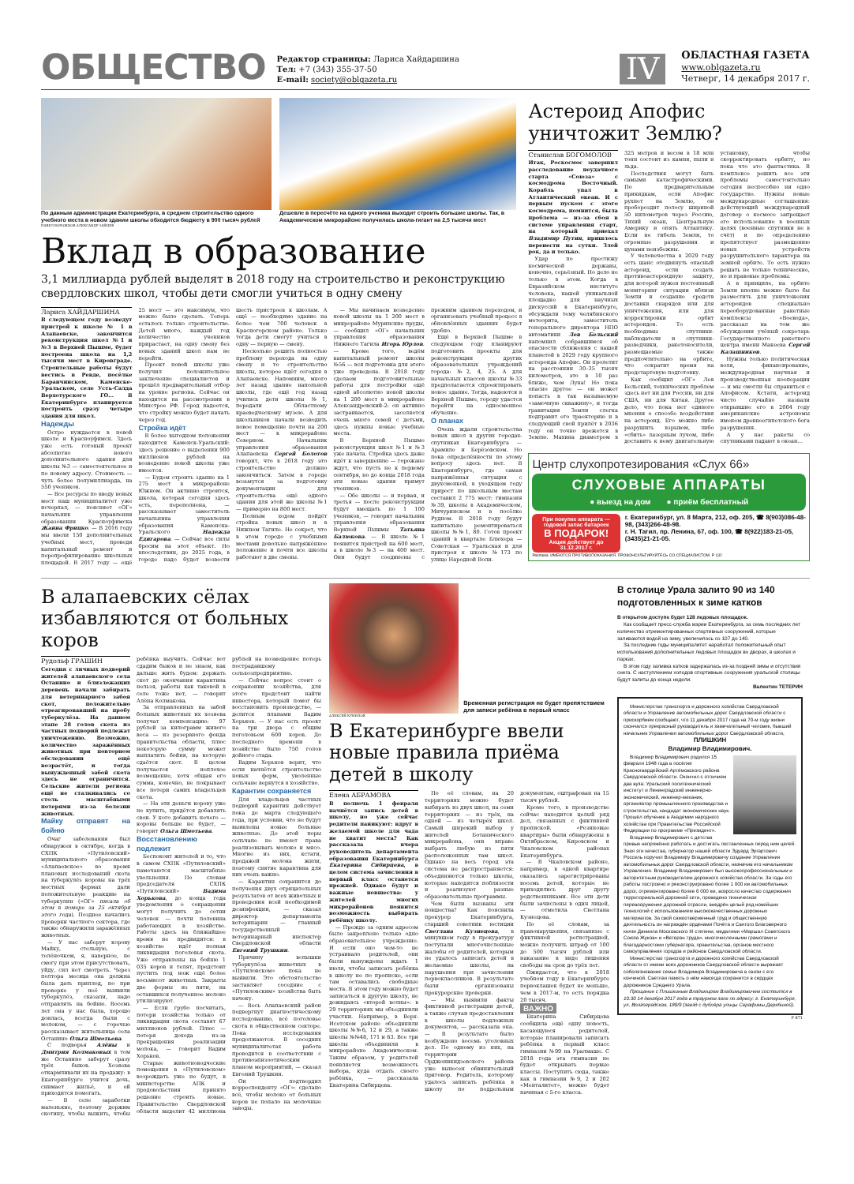ОБЩЕСТВО
Редактор страницы: Лариса Хайдаршина
Тел: +7 (343) 355-37-50
E-mail: society@oblgazeta.ru
IV
ОБЛАСТНАЯ ГАЗЕТА
www.oblgazeta.ru
Четверг, 14 декабря 2017 г.
По данным администрации Екатеринбурга, в среднем строительство одного учебного места в новом здании школы обходится бюджету в 900 тысяч рублей
Дешевле в пересчёте на одного ученика выходит строить большие школы. Так, в Академическом микрорайоне получилась школа-гигант на 2,5 тысячи мест
ПАВЕЛ ВОРОЖЦОВ АЛЕКСАНДР ЗАЙЦЕВ
Вклад в образование
3,1 миллиарда рублей выделят в 2018 году на строительство и реконструкцию свердловских школ, чтобы дети смогли учиться в одну смену
Лариса ХАЙДАРШИНА
В следующем году возведут пристрой к школе № 1 в Алапаевске, закончится реконструкция школ №1 и №3 в Верхней Пышме, будет построена школа на 1,2 тысячи мест в Кировграде. Строительные работы будут вестись в Ревде, посёлке Баранчинском, Каменске-Уральском, селе Усть-Салда Верхотурского ГО... В Екатеринбурге планируется построить сразу четыре здания для школ.
Надежды
Остро нуждается в новой школе и Красноуфимск. Здесь уже есть готовый проект абсолютно нового дополнительного здания для школы №3 — самостоятельное и по новому адресу. Стоимость — чуть более полумиллиарда, на 550 учеников.
— Все ресурсы по вводу новых мест наш муниципалитет уже исчерпал, — поясняет «ОГ» начальник управления образования Красноуфимска Жанна Фрицко. — В 2016 году мы ввели 150 дополнительных учебных мест, проведя капитальный ремонт и перепрофилирование школьных площадей. В 2017 году — ещё 25 мест — это максимум, что можно было сделать. Теперь осталось только строительство. Детей много, каждый год количество учеников прирастает, на одну смену без новых зданий школ нам не перейти.
Проект новой школы уже получил положительное заключение специалистов и прошёл предварительный отбор на уровне региона. Сейчас он находится на рассмотрении в Минстрое РФ. Город надеется, что стройку можно будет начать через год.
Стройка идёт
В более выгодном положении находится Каменск-Уральский: здесь решение о выделении 900 миллионов рублей на возведение новой школы уже имеется.
— Будем строить здание на 1 275 мест в микрорайоне Южном. Он активно строится, школа, которая сегодня здесь есть, переполнена, — рассказывает заместитель начальника управления образования Каменска-Уральского Надежда Едигарова. — Сейчас все силы бросим на этот объект. Но впоследствии, до 2025 года, в городе надо будет возвести шесть пристроев к школам. А ещё — необходимо здание на более чем 700 человек в Красногорском районе. Только тогда дети смогут учиться в одну — первую — смену.
Несколько решить полностью проблему перехода на одну смену и то строительство школы, которое идёт сегодня в Алапаевске. Напомним, много лет назад здание напольной школы, где ещё год назад учились дети школы №1, передали Областному краеведческому музею. А для школьников начали возводить новое помещение почти на 200 мест — в микрорайоне Северном. Начальник управления образования Алапаевска Сергей Болотов говорит, что в 2018 году это строительство должно закончиться. Затем в городе возьмутся за подготовку документации для строительства ещё одного здания для этой же школы №1 — примерно на 800 мест.
Полным ходом пойдёт стройка новых школ и в Нижнем Тагиле. Не секрет, что в этом городе с учебными местами довольно напряжённое положение и почти все школы работают в две смены.
— Мы начинаем возведение новой школы на 1 200 мест в микрорайоне Муринские пруды, — сообщил «ОГ» начальник управления образования Нижнего Тагила Игорь Юрлов. — Кроме того, ведём капитальный ремонт школы №56 — вся подготовка для этого уже проведена. В 2018 году сделаем подготовительные работы для постройки ещё одной абсолютно новой школы на 1 200 мест в микрорайоне Александровский-2: он активно застраивается, заселяется очень много семей с детьми, здесь нужны новые учебные места.
В Верхней Пышме реконструкция школ №1 и №3 уже начата. Стройка здесь даже идёт к завершению — горожане ждут, что пусть не к первому сентября, но до конца 2018 года эти новые здания примут учеников.
— Обе школы — и первая, и третья — после реконструкции будут вмещать по 1 100 учеников, — говорит начальник управления образования Верхней Пышмы Татьяна Балюкова. — В школе №1 появится пристрой на 600 мест, а в школе №3 — на 400 мест. Они будут соединены с прежним зданием переходом, и организовать учебный процесс в обновлённых зданиях будет удобно.
Ещё в Верхней Пышме в следующем году планируют подготовить проекты для реконструкции других образовательных учреждений города: №2, 4, 25. А для начальных классов школы №33 предполагается спроектировать новое здание. Тогда, надеются в Верхней Пышме, городу удастся перейти на односменное обучение.
О планах
Очень ждали строительства новых школ в других городах-спутниках Екатеринбурга — Арамиле и Берёзовском. Но пока определённости по этому вопросу здесь нет. В Екатеринбурге, где самая напряжённая ситуация с двухсменкой, в уходящем году прирост по школьным местам составил 2 775 мест: гимназия №39, школы в Академическом, Мичуринском и в посёлке Рудном. В 2018 году будут капитально ремонтироваться школы №№1, 80. Готов проект зданий в квартале Блюхера — Советская — Уральская и для пристроя к школе №173 по улице Народной Воли.
Астероид Апофис уничтожит Землю?
Станислав БОГОМОЛОВ
Итак, Роскосмос завершил расследование неудачного старта «Союза» с космодрома Восточный. Корабль упал в Атлантический океан. И с первым пуском с этого космодрома, помнится, была проблема — из-за сбоя в системе управления старт, на который приехал Владимир Путин, пришлось перенести на сутки. Злой рок, да и только.
Удар по престижу космической державы, конечно, серьёзный. Но дело не только в этом. Когда в Евразийском институте человека, нашей уникальной площадке для научных дискуссий в Екатеринбурге, обсуждали тему челябинского метеорита, заместитель генерального директора НПО автоматики Лев Бельский напомнил собравшимся об опасности сближения с нашей планетой в 2029 году крупного астероида Апофис. Он пролетит на расстоянии 30–35 тысяч километров, это в 10 раз ближе, чем Луна! Но пока опасно другое — он может попасть в так называемую «замочную скважину», и тогда гравитация Земли слегка подправит его траекторию и в следующий свой прилёт в 2036 году он точно врежется в Землю. Махина диаметром в 325 метров и весом в 18 млн тонн состоит из камня, пыли и льда.
Последствия могут быть самыми катастрофическими. По предварительным прикидкам, если Апофис рухнет на Землю, он пробороздит полосу шириной 50 километров через Россию, Тихий океан, Центральную Америку и опять Атлантику. Если не гибель Земли, то огромные разрушения и цунами неизбежны.
У человечества в 2029 году есть шанс отодвинуть опасный астероид, если создать противоастероидную защиту, для которой нужен постоянный мониторинг ситуации вблизи Земли и создание средств доставки снарядов или для уничтожения, или для корректировки орбит астероидов. То есть необходимы спутники-наблюдатели и спутники-разведчики, ракетоносители, размещаемые также предпочтительно на орбите, что сократит время на предстартовую подготовку.
Как сообщил «ОГ» Лев Бельский, технических проблем здесь нет ни для России, ни для США, ни для Китая. Другое дело, что пока нет единого мнения о способе воздействия на астероид. Его можно либо разрушить взрывом, либо «сбить» лазерным лучом, либо доставить к нему двигательную установку, чтобы скорректировать орбиту, но пока что это фантастика. В комплексе решить все эти проблемы самостоятельно сегодня неспособно ни одно государство. Нужны новые международные соглашения: действующий международный договор о космосе запрещает его использование в военных целях (военные спутники не в счёт) и по определению препятствует размещению новых устройств разрушительного характера на земной орбите. То есть нужно решать не только технические, но и правовые проблемы.
А в принципе, на орбите Земли вполне можно было бы разместить для уничтожения астероидов специально переоборудованные ракетные комплексы «Воевода», рассказал на том же обсуждении учёный секретарь Государственного ракетного центра имени Макеева Сергей Калашников.
Нужны только политическая воля, финансирование, международная научная и производственная кооперация — и мы смогли бы справиться с Апофисом. Кстати, астероид чисто случайно назвали открывшие его в 2004 году американские астрономы именем древнеегипетского бога разрушения.
А у нас ракеты со спутниками падают в океан…
Центр слухопротезирования «Слух 66»
СЛУХОВЫЕ АППАРАТЫ
● выезд на дом ● приём бесплатный
При покупке аппарата — годовой запас батареек
В ПОДАРОК!
Акция действует до 31.12.2017 г.
г. Екатеринбург, ул. 8 Марта, 212, оф. 205, ☎ 8(903)086-48-98, (343)266-48-98.
г. Н. Тагил, пр. Ленина, 67, оф. 100, ☎ 8(922)183-21-05, (3435)21-21-05.
Реклама. ИМЕЮТСЯ ПРОТИВОПОКАЗАНИЯ. ПРОКОНСУЛЬТИРУЙТЕСЬ СО СПЕЦИАЛИСТОМ. Р 132
В алапаевских сёлах избавляются от больных коров
Рудольф ГРАШИН
Сегодня с личных подворий жителей алапаевского села Останино и близлежащих деревень начали забирать для ветеринарного забоя скот, положительно отреагировавший на пробу туберкулёза. На данном этапе 28 голов скота из частных подворий подлежат уничтожению. Возможно, количество заражённых животных при повторном обследовании ещё возрастёт, и тогда вынужденный забой скота здесь не ограничится. Сельские жители региона ещё не сталкивались со столь масштабными потерями из-за болезни животных.
Майку отправят на бойню
Очаг заболевания был обнаружен в октябре, когда в СХПК «Путиловский» муниципального образования «Алапаевское» во время плановых исследований скота на туберкулёз коровы на трёх местных фермах дали положительную реакцию на туберкулин («ОГ» писала об этом в номере за 25 октября этого года). Позднее начались проверки частного сектора, где также обнаружили заражённых животных.
— У нас заберут корову Майку, стельную, с телёночком, я, наверное, не смогу при этом присутствовать, уйду, сил нет смотреть. Через полтора месяца она должна была дать приплод, но при проверке у неё выявили туберкулёз, сказали, надо отправлять на бойню. Восемь лет она у нас была, хорошо доилась, всегда были с молоком, — с горечью рассказывает жительница села Останино Ольга Шмотьева.
С подворья Алёны и Дмитрия Колмаковых в том же Останино заберут сразу трёх быков. Хозяева откармливали их на продажу: в Екатеринбурге учится дочь, снимает жильё, и ей приходится помогать.
— В селе заработки маленькие, поэтому держим скотину, чтобы выжить, чтобы ребёнка выучить. Сейчас вот сдадим быков и не знаем, как дальше жить будем: держать скот до окончания карантина нельзя, работы как таковой в селе тоже нет, — говорит Алёна Колмакова.
За отправленных на забой больных животных их хозяева получат компенсацию: 97 рублей за килограмм живого веса — из резервного фонда правительства области, плюс некоторую сумму может выплатить бойня, на которую сдаётся скот. В целом получается неплохое возмещение, хотя общая его сумма, конечно, не покрывает все потери самих владельцев скота.
— На эти деньги корову уже не купить, придётся добавлять свои. У кого добавить нечего — коровы больше не будет, — говорит Ольга Шмотьева.
Восстановлению подлежит
Беспокоит жителей и то, что в самом СХПК «Путиловский» намечаются масштабные увольнения. По словам председателя СХПК «Путиловский» Вадима Хорькова, до конца года уведомления о сокращении могут получить до сотни человек — почти половина работающих в хозяйстве. Работы здесь на ближайшее время не предвидится: в хозяйстве идёт полная ликвидация поголовья скота. Уже отправлены на бойню 1 035 коров и телят, предстоит пустить под нож ещё более восьмисот животных. Закрыты две фермы из пяти, на оставшихся полученное молоко утилизируют.
— Если грубо посчитать, потери хозяйства только от ликвидации скота составят 67 миллионов рублей. Плюс — потеря дохода из-за прекращения реализации молока, — говорит Вадим Хорьков.
Старые животноводческие помещения в «Путиловском» возрождать уже не будут, в министерстве АПК и продовольствия принято решение строить новые. Правительство Свердловской области выделит 42 миллиона рублей на возмещение потерь пострадавшему сельхозпредприятию.
— Сейчас вопрос стоит о сохранении хозяйства, для этого предстоит найти инвестора, который помог бы восстановить производство, — делится планами Вадим Хорьков. — У нас есть проект на три двора с общим поголовьем 600 коров. До последнего времени в хозяйстве было 750 голов дойного стада.
Вадим Хорьков верит, что если начнётся строительство новых ферм, уволенные сельчане вернутся в хозяйство.
Карантин сохраняется
Для владельцев частных подворий карантин действует пока до марта следующего года, при условии, что не будут выявлены новые больные животные. До этой поры сельчане не имеют права реализовывать молоко и мясо. Многие из них, кстати, продажей молока жили, поэтому снятие карантина для них очень важно.
— Карантин сохранится до получения двух отрицательных результатов от всех животных и проведения всей необходимой дезинфекции, — сказал директор департамента ветеринарии — главный государственный ветеринарный инспектор Свердловской области Евгений Трушкин.
Причину вспышки туберкулёза животных в «Путиловском» пока не выявили. Это обстоятельство заставляет соседние с «Путиловским» хозяйства быть начеку.
— Весь Алапаевский район подвергнут диагностическому исследованию, всё поголовье скота в общественном секторе. Пока исследования продолжаются. В соседних муниципалитетах работа проводится в соответствии с противоэпизоотическим планом мероприятий, — сказал Евгений Трушкин.
Он подтвердил корреспонденту «ОГ»: сделано всё, чтобы молоко от больных коров не попало на молочные заводы.
Временная регистрация не будет препятствием для записи ребёнка в первый класс
АЛЕКСЕЙ КУНИЛОВ
В Екатеринбурге ввели новые правила приёма детей в школу
Елена АБРАМОВА
В полночь 1 февраля начнётся запись детей в школу, но уже сейчас родители паникуют: вдруг в желаемой школе для чада не хватит места? Как рассказала вчера руководитель департамента образования Екатеринбурга Екатерина Сибирцева, в целом система зачисления в первый класс останется прежней. Однако будут и важные новшества: у жителей многих микрорайонов появится возможность выбирать ребёнку школу.
— Прежде за одним адресом было закреплено только одно образовательное учреждение. И если оно чем-то не устраивало родителей, они были вынуждены ждать 1 июля, чтобы записать ребёнка в школу не по прописке, если там оставались свободные места. В этом году можно будет записаться в другую школу, не дожидаясь «второй волны»: в 29 территориях мы объединили участки. Например, в Верх-Исетском районе объединили школы №№6, 12 и 29, а также школы №№48, 171 и 63. Все три школы объединили в микрорайоне Академическом. Таким образом, у родителей появляется возможность выбора, куда отдать своего ребёнка, — рассказала Екатерина Сибирцева.
По её словам, на 20 территориях можно будет выбирать из двух школ, на семи территориях — из трёх, на одной — из четырёх школ. Самый широкий выбор у жителей Ботанического микрорайона, они вправе выбрать любую из пяти расположенных там школ. Однако на весь город эта система не распространяется: объединяются только школы, которые находятся поблизости и реализуют разные образовательные программы.
Чем были вызваны эти новшества? Как пояснила прокурор Екатеринбурга, старший советник юстиции Светлана Кузнецова, в минувшем году в прокуратуру поступали многочисленные жалобы от родителей, которым не удалось записать детей в желаемые школы, на нарушения при зачислении первоклассников. В результате были организованы прокурорские проверки.
— Мы выявили факты фиктивной регистрации детей, а также случаи предоставления в школы подложных документов, — рассказала она. — В результате было возбуждено восемь уголовных дел. По одному из них, на территории Орджоникидзевского района уже вынесен обвинительный приговор. Родитель, которому удалось записать ребёнка в школу по поддельным документам, оштрафован на 15 тысяч рублей.
Кроме того, в производстве сейчас находится целый ряд дел, связанных с фиктивной пропиской. «Резиновые квартиры» были обнаружены в Октябрьском, Кировском и Чкаловском районах Екатеринбурга.
— В Чкаловском районе, например, в одной квартире оказались зарегистрированы восемь детей, которые не приходились друг другу родственниками. Все эти дети были зачислены в один лицей, — отметила Светлана Кузнецова.
По её словам, за правонарушения, связанные с фиктивной регистрацией, можно получить штраф от 100 до 500 тысяч рублей или наказание в виде лишения свободы на срок до трёх лет.
Ожидается, что в 2018 учебном году в Екатеринбурге первоклашек будет не меньше, чем в 2017-м, то есть порядка 20 тысяч.
ВАЖНО
Екатерина Сибирцева сообщила ещё одну новость, касающуюся родителей, которые планировали записать ребёнка в первый класс гимназии №99 на Уралмаше. С 2018 года эта гимназия не будет открывать первые классы. Поступить сюда, также как в гимназии №9, 2 и 202 «Менталитет», можно будет начиная с 5-го класса.
В столице Урала залито 90 из 140 подготовленных к зиме катков
В открытом доступе будет 128 ледовых площадок.
Как сообщает пресс-служба мэрии Екатеринбурга, за семь последних лет количество отремонтированных спортивных сооружений, которые заливаются водой на зиму, увеличилось со 107 до 140.
За последние годы муниципалитет наработал положительный опыт использования дополнительных ледовых площадок во дворах, в школах и парках.
В этом году заливка катков задержалась из-за поздней зимы и отсутствия снега. С наступлением холодов спортивные сооружения уральской столицы будут залиты до конца недели.
Валентин ТЕТЕРИН
Министерство транспорта и дорожного хозяйства Свердловской области и Управление автомобильных дорог Свердловской области с прискорбием сообщают, что 11 декабря 2017 года на 70-м году жизни скончался прекрасный руководитель и замечательный человек, бывший начальник Управления автомобильных дорог Свердловской области,
ПЛИШКИН
Владимир Владимирович.
Владимир Владимирович родился 15 февраля 1948 года в посёлке Красногвардейский Артёмовского района Свердловской области. Окончил с отличием два вуза: Уральский политехнический институт и Ленинградский инженерно-экономический, инженер-механик, организатор промышленного производства и строительства, кандидат экономических наук. Прошёл обучение в Академии народного хозяйства при Правительстве Российской Федерации по программе «Президент».
Владимир Владимирович с детства привык напряжённо работать и достигать поставленных перед ним целей. Зная эти качества, губернатор нашей области Эдуард Эргартович Россель поручил Владимиру Владимировичу создание Управления автомобильных дорог Свердловской области, назначив его начальником Управления. Владимир Владимирович был высокопрофессиональным и авторитетным руководителем дорожного хозяйства области. За годы его работы построено и реконструировано более 1 000 км автомобильных дорог, отремонтировано более 6 000 км, возросло качество содержания территориальной дорожной сети, проведено техническое перевооружение дорожной отрасли, внедрён целый ряд новейших технологий с использованием высококачественных дорожных материалов. За свой самоотверженный труд и общественную деятельность он награждён орденами Почёта и Святого Благоверного князя Даниила Московского III степени, медалями «Маршал Советского Союза Жуков» и «Ветеран труда», многочисленными грамотами и благодарностями губернатора, правительства, органов местного самоуправления городов и районов Свердловской области.
Министерство транспорта и дорожного хозяйства Свердловской области от имени всех дорожников Свердловской области выражает соболезнование семье Владимира Владимировича в связи с его кончиной. Светлая память о нём навсегда сохранится в сердцах дорожников Среднего Урала.
Прощание с Плишкиным Владимиром Владимировичем состоится в 10:30 14 декабря 2017 года в траурном зале по адресу: г. Екатеринбург, ул. Волгоградская, 189/9 (заезд с дублёра улицы Серафимы Дерябиной).
Р 871